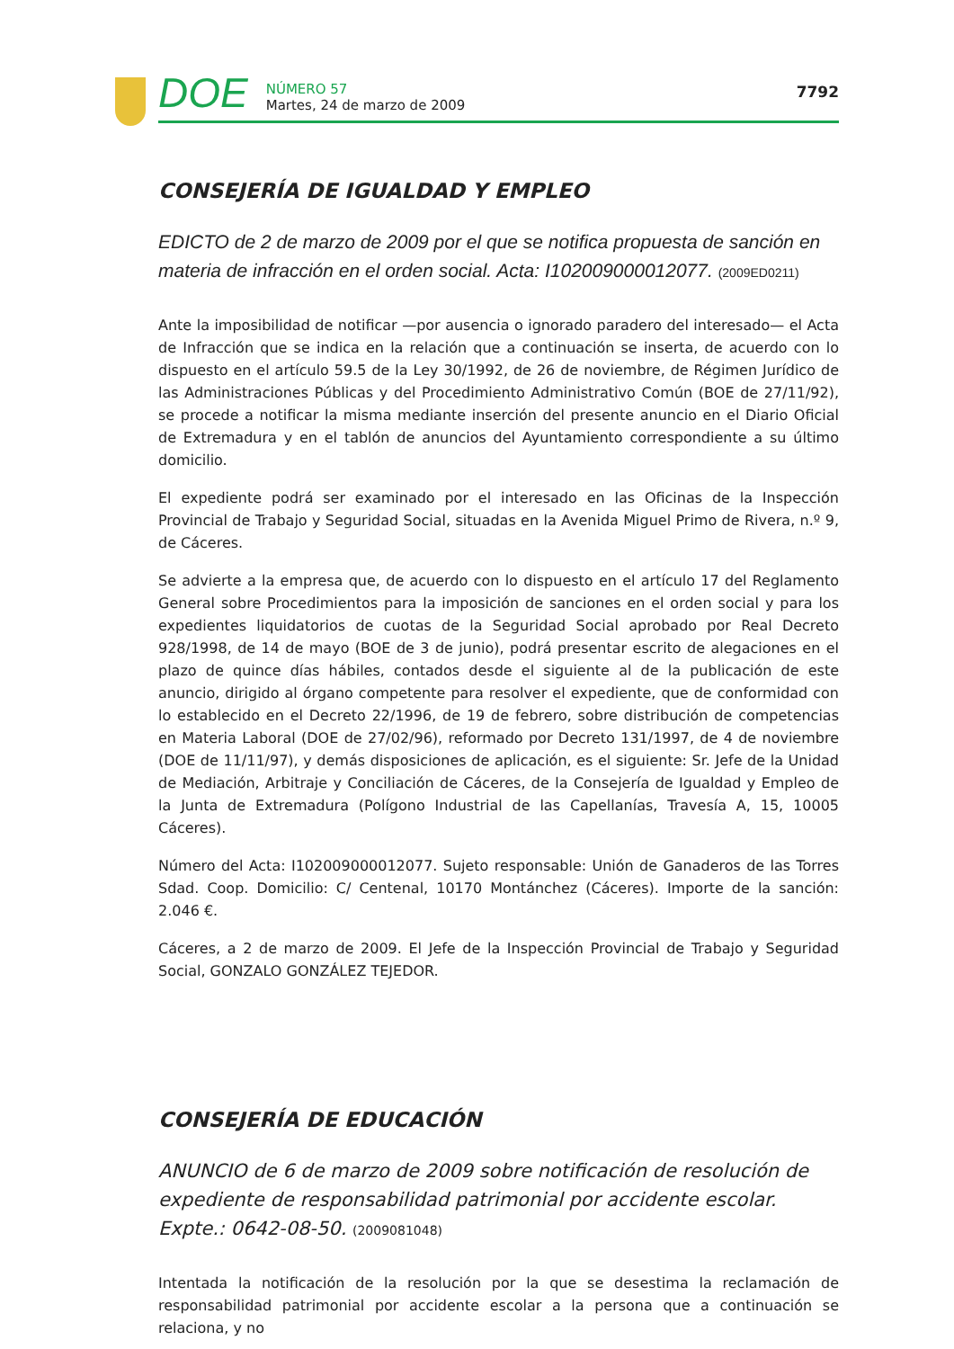DOE
NÚMERO 57
Martes, 24 de marzo de 2009
7792
CONSEJERÍA DE IGUALDAD Y EMPLEO
EDICTO de 2 de marzo de 2009 por el que se notifica propuesta de sanción en materia de infracción en el orden social. Acta: I102009000012077. (2009ED0211)
Ante la imposibilidad de notificar —por ausencia o ignorado paradero del interesado— el Acta de Infracción que se indica en la relación que a continuación se inserta, de acuerdo con lo dispuesto en el artículo 59.5 de la Ley 30/1992, de 26 de noviembre, de Régimen Jurídico de las Administraciones Públicas y del Procedimiento Administrativo Común (BOE de 27/11/92), se procede a notificar la misma mediante inserción del presente anuncio en el Diario Oficial de Extremadura y en el tablón de anuncios del Ayuntamiento correspondiente a su último domicilio.
El expediente podrá ser examinado por el interesado en las Oficinas de la Inspección Provincial de Trabajo y Seguridad Social, situadas en la Avenida Miguel Primo de Rivera, n.º 9, de Cáceres.
Se advierte a la empresa que, de acuerdo con lo dispuesto en el artículo 17 del Reglamento General sobre Procedimientos para la imposición de sanciones en el orden social y para los expedientes liquidatorios de cuotas de la Seguridad Social aprobado por Real Decreto 928/1998, de 14 de mayo (BOE de 3 de junio), podrá presentar escrito de alegaciones en el plazo de quince días hábiles, contados desde el siguiente al de la publicación de este anuncio, dirigido al órgano competente para resolver el expediente, que de conformidad con lo establecido en el Decreto 22/1996, de 19 de febrero, sobre distribución de competencias en Materia Laboral (DOE de 27/02/96), reformado por Decreto 131/1997, de 4 de noviembre (DOE de 11/11/97), y demás disposiciones de aplicación, es el siguiente: Sr. Jefe de la Unidad de Mediación, Arbitraje y Conciliación de Cáceres, de la Consejería de Igualdad y Empleo de la Junta de Extremadura (Polígono Industrial de las Capellanías, Travesía A, 15, 10005 Cáceres).
Número del Acta: I102009000012077. Sujeto responsable: Unión de Ganaderos de las Torres Sdad. Coop. Domicilio: C/ Centenal, 10170 Montánchez (Cáceres). Importe de la sanción: 2.046 €.
Cáceres, a 2 de marzo de 2009. El Jefe de la Inspección Provincial de Trabajo y Seguridad Social, GONZALO GONZÁLEZ TEJEDOR.
CONSEJERÍA DE EDUCACIÓN
ANUNCIO de 6 de marzo de 2009 sobre notificación de resolución de expediente de responsabilidad patrimonial por accidente escolar. Expte.: 0642-08-50. (2009081048)
Intentada la notificación de la resolución por la que se desestima la reclamación de responsabilidad patrimonial por accidente escolar a la persona que a continuación se relaciona, y no